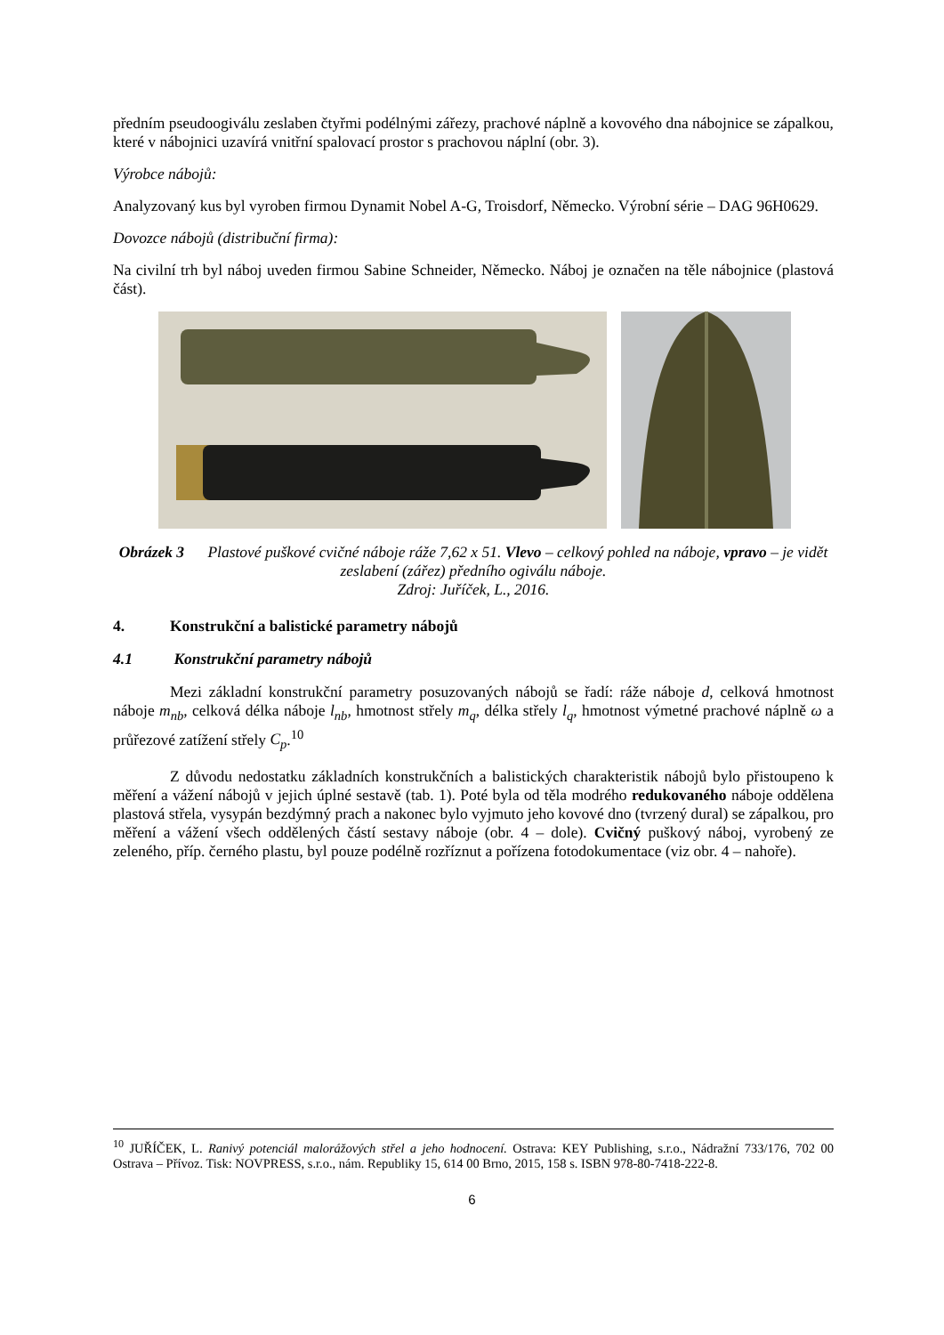předním pseudoogiválu zeslaben čtyřmi podélnými zářezy, prachové náplně a kovového dna nábojnice se zápalkou, které v nábojnici uzavírá vnitřní spalovací prostor s prachovou náplní (obr. 3).
Výrobce nábojů:
Analyzovaný kus byl vyroben firmou Dynamit Nobel A-G, Troisdorf, Německo. Výrobní série – DAG 96H0629.
Dovozce nábojů (distribuční firma):
Na civilní trh byl náboj uveden firmou Sabine Schneider, Německo. Náboj je označen na těle nábojnice (plastová část).
Obrázek 3 Plastové puškové cvičné náboje ráže 7,62 x 51. Vlevo – celkový pohled na náboje, vpravo – je vidět zeslabení (zářez) předního ogiválu náboje.
Zdroj: Juříček, L., 2016.
4. Konstrukční a balistické parametry nábojů
4.1 Konstrukční parametry nábojů
Mezi základní konstrukční parametry posuzovaných nábojů se řadí: ráže náboje d, celková hmotnost náboje m<sub>nb</sub>, celková délka náboje l<sub>nb</sub>, hmotnost střely m<sub>q</sub>, délka střely l<sub>q</sub>, hmotnost výmetné prachové náplně ω a průřezové zatížení střely C<sub>p</sub>.<sup>10</sup>
Z důvodu nedostatku základních konstrukčních a balistických charakteristik nábojů bylo přistoupeno k měření a vážení nábojů v jejich úplné sestavě (tab. 1). Poté byla od těla modrého redukovaného náboje oddělena plastová střela, vysypán bezdýmný prach a nakonec bylo vyjmuto jeho kovové dno (tvrzený dural) se zápalkou, pro měření a vážení všech oddělených částí sestavy náboje (obr. 4 – dole). Cvičný puškový náboj, vyrobený ze zeleného, příp. černého plastu, byl pouze podélně rozříznut a pořízena fotodokumentace (viz obr. 4 – nahoře).
<sup>10</sup> JUŘÍČEK, L. Ranivý potenciál malorážových střel a jeho hodnocení. Ostrava: KEY Publishing, s.r.o., Nádražní 733/176, 702 00 Ostrava – Přívoz. Tisk: NOVPRESS, s.r.o., nám. Republiky 15, 614 00 Brno, 2015, 158 s. ISBN 978-80-7418-222-8.
6